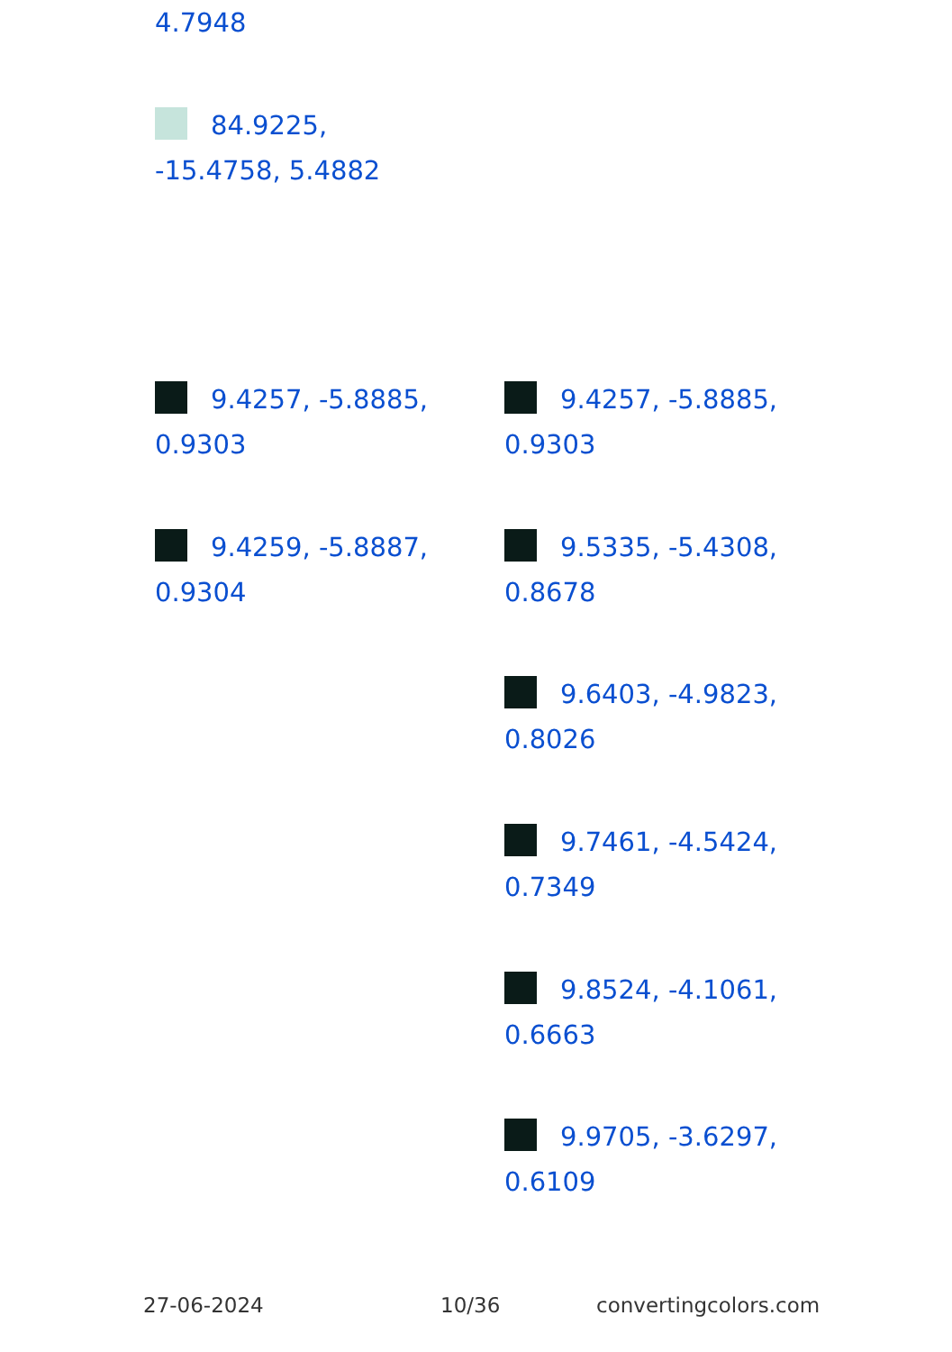4.7948
84.9225, -15.4758, 5.4882
9.4257, -5.8885, 0.9303
9.4257, -5.8885, 0.9303
9.4259, -5.8887, 0.9304
9.5335, -5.4308, 0.8678
9.6403, -4.9823, 0.8026
9.7461, -4.5424, 0.7349
9.8524, -4.1061, 0.6663
9.9705, -3.6297, 0.6109
27-06-2024 10/36 convertingcolors.com